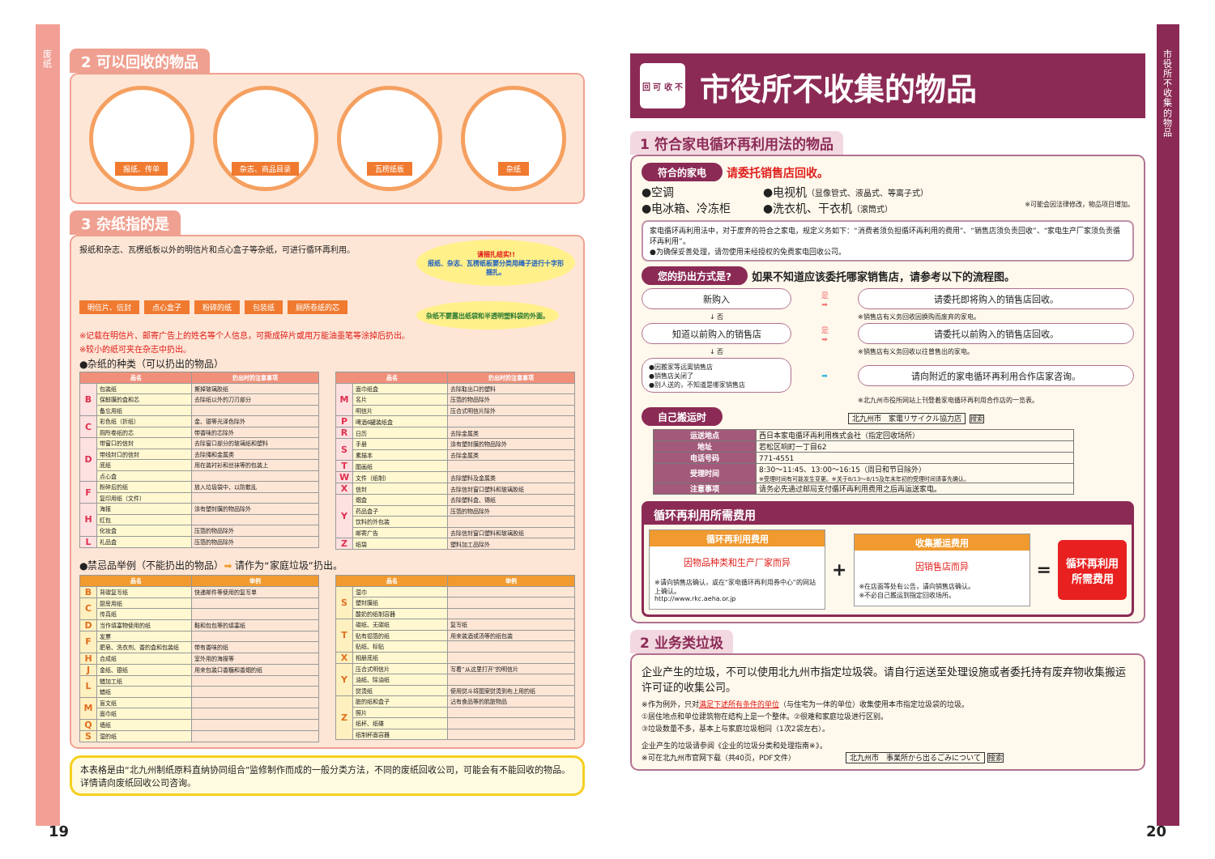废纸
2 可以回收的物品
报纸、传单 杂志、商品目录 瓦楞纸板 杂纸
3 杂纸指的是
报纸和杂志、瓦楞纸板以外的明信片和点心盒子等杂纸，可进行循环再利用。
明信片、信封 点心盒子 粉碎的纸 包装纸 厕所卷纸的芯
※记载在明信片、邮寄广告上的姓名等个人信息，可撕成碎片或用万能油墨笔等涂掉后扔出。
※较小的纸可夹在杂志中扔出。
●杂纸的种类（可以扔出的物品）
请捆扎结实!!
报纸、杂志、瓦楞纸板要分类用绳子进行十字形捆扎。
杂纸不要露出纸袋和半透明塑料袋的外面。
| 品名 | | 扔出时的注意事项 |
| --- | --- | --- |
| B | 包装纸 | 撕掉玻璃胶纸 |
| | 保鲜膜的盒和芯 | 去除纸以外的刀刃部分 |
| | 备忘用纸 | |
| C | 彩色纸（折纸） | 金、银等光泽色除外 |
| | 厕所卷纸的芯 | 带香味的芯除外 |
| D | 带窗口的信封 | 去除窗口部分的玻璃纸和塑料 |
| | 带线封口的信封 | 去除绳和金属类 |
| | 底纸 | 用在装衬衫和丝袜等的包装上 |
| | 点心盒 | |
| F | 粉碎后的纸 | 放入垃圾袋中，以防散乱 |
| | 复印用纸（文件） | |
| H | 海报 | 涂有塑封膜的物品除外 |
| | 红包 | |
| | 化妆盒 | 压箔的物品除外 |
| L | 礼品盒 | 压箔的物品除外 |
| 品名 | | 扔出时的注意事项 |
| --- | --- | --- |
| M | 面巾纸盒 | 去除取出口的塑料 |
| | 名片 | 压箔的物品除外 |
| | 明信片 | 压合式明信片除外 |
| P | 啤酒6罐装纸盒 | |
| R | 日历 | 去除金属类 |
| S | 手册 | 涂有塑封膜的物品除外 |
| | 素描本 | 去除金属类 |
| T | 图画纸 | |
| W | 文件（纸制） | 去除塑料及金属类 |
| X | 信封 | 去除信封窗口塑料和玻璃胶纸 |
| Y | 烟盒 | 去除塑料盒、锡纸 |
| | 药品盒子 | 压箔的物品除外 |
| | 饮料的外包装 | |
| | 邮寄广告 | 去除信封窗口塑料和玻璃胶纸 |
| Z | 纸袋 | 塑料加工品除外 |
●禁忌品举例（不能扔出的物品）➡ 请作为“家庭垃圾”扔出。
| 品名 | | 举例 |
| --- | --- | --- |
| B | 背碳复写纸 | 快递邮件等使用的复写单 |
| C | 厨房用纸 | |
| | 传真纸 | |
| D | 当作填塞物使用的纸 | 鞋和包包等的填塞纸 |
| F | 发票 | |
| | 肥皂、洗衣剂、香的盒和包装纸 | 带有香味的纸 |
| H | 合成纸 | 室外用的海报等 |
| J | 金纸、银纸 | 用来包装口香糖和香烟的纸 |
| L | 蜡加工纸 | |
| | 蜡纸 | |
| M | 盲文纸 | |
| | 面巾纸 | |
| Q | 墙纸 | |
| S | 湿的纸 | |
| 品名 | | 举例 |
| --- | --- | --- |
| S | 湿巾 | |
| | 塑封膜纸 | |
| | 酸奶的纸制容器 | |
| T | 碳纸、无碳纸 | 复写纸 |
| | 贴有铝箔的纸 | 用来装酒或汤等的纸包装 |
| | 贴纸、标贴 | |
| X | 相册底纸 | |
| Y | 压合式明信片 | 写着“从这里打开”的明信片 |
| | 油纸、除油纸 | |
| | 熨烫纸 | 使用熨斗将图案熨烫到布上用的纸 |
| Z | 脏的纸和盒子 | 沾有食品等的肮脏物品 |
| | 照片 | |
| | 纸杯、纸碟 | |
| | 纸制杯面容器 | |
本表格是由“北九州制纸原料直纳协同组合”监修制作而成的一般分类方法，不同的废纸回收公司，可能会有不能回收的物品。详情请向废纸回收公司咨询。
19
市役所不收集的物品
回 可 收 不
市役所不收集的物品
1 符合家电循环再利用法的物品
符合的家电 请委托销售店回收。
●空调
●电视机（显像管式、液晶式、等离子式）
●电冰箱、冷冻柜
●洗衣机、干衣机（滚筒式） ※可能会因法律修改，物品项目增加。
家电循环再利用法中，对于废弃的符合之家电，规定义务如下：“消费者须负担循环再利用的费用”、“销售店须负责回收”、“家电生产厂家须负责循环再利用”。
●为确保妥善处理，请勿使用未经授权的免费家电回收公司。
您的扔出方式是? 如果不知道应该委托哪家销售店，请参考以下的流程图。
新购入
是
➡
请委托即将购入的销售店回收。
↓ 否
※销售店有义务回收因换购而废弃的家电。
知道以前购入的销售店
是
➡
请委托以前购入的销售店回收。
↓ 否
※销售店有义务回收以往曾售出的家电。
●因搬家等远离销售店
●销售店关闭了
●别人送的，不知道是哪家销售店
➡
请向附近的家电循环再利用合作店家咨询。
※北九州市役所网站上刊登着家电循环再利用合作店的一览表。
自己搬运时 北九州市　家電リサイクル協力店 搜索
| 运送地点 | 西日本家电循环再利用株式会社（指定回收场所） |
| 地址 | 若松区响町一丁目62 |
| 电话号码 | 771-4551 |
| 受理时间 | 8:30～11:45、13:00～16:15（周日和节日除外） ※受理时间有可能发生变更。※关于8/13～8/15及年末年初的受理时间请事先确认。 |
| 注意事项 | 请务必先通过邮局支付循环再利用费用之后再运送家电。 |
循环再利用所需费用
循环再利用费用
因物品种类和生产厂家而异
※请向销售店确认，或在“家电循环再利用券中心”的网站上确认。
http://www.rkc.aeha.or.jp
+
收集搬运费用
因销售店而异
※在店面等处有公告，请向销售店确认。
※不必自己搬运到指定回收场所。
=
循环再利用
所需费用
2 业务类垃圾
企业产生的垃圾，不可以使用北九州市指定垃圾袋。请自行运送至处理设施或者委托持有废弃物收集搬运许可证的收集公司。
※作为例外，只对满足下述所有条件的单位（与住宅为一体的单位）收集使用本市指定垃圾袋的垃圾。
①居住地点和单位建筑物在结构上是一个整体。②很难和家庭垃圾进行区别。
③垃圾数量不多，基本上与家庭垃圾相同（1次2袋左右）。
企业产生的垃圾请参阅《企业的垃圾分类和处理指南※》。
※可在北九州市官网下载（共40页，PDF文件） 北九州市　事業所から出るごみについて 搜索
20